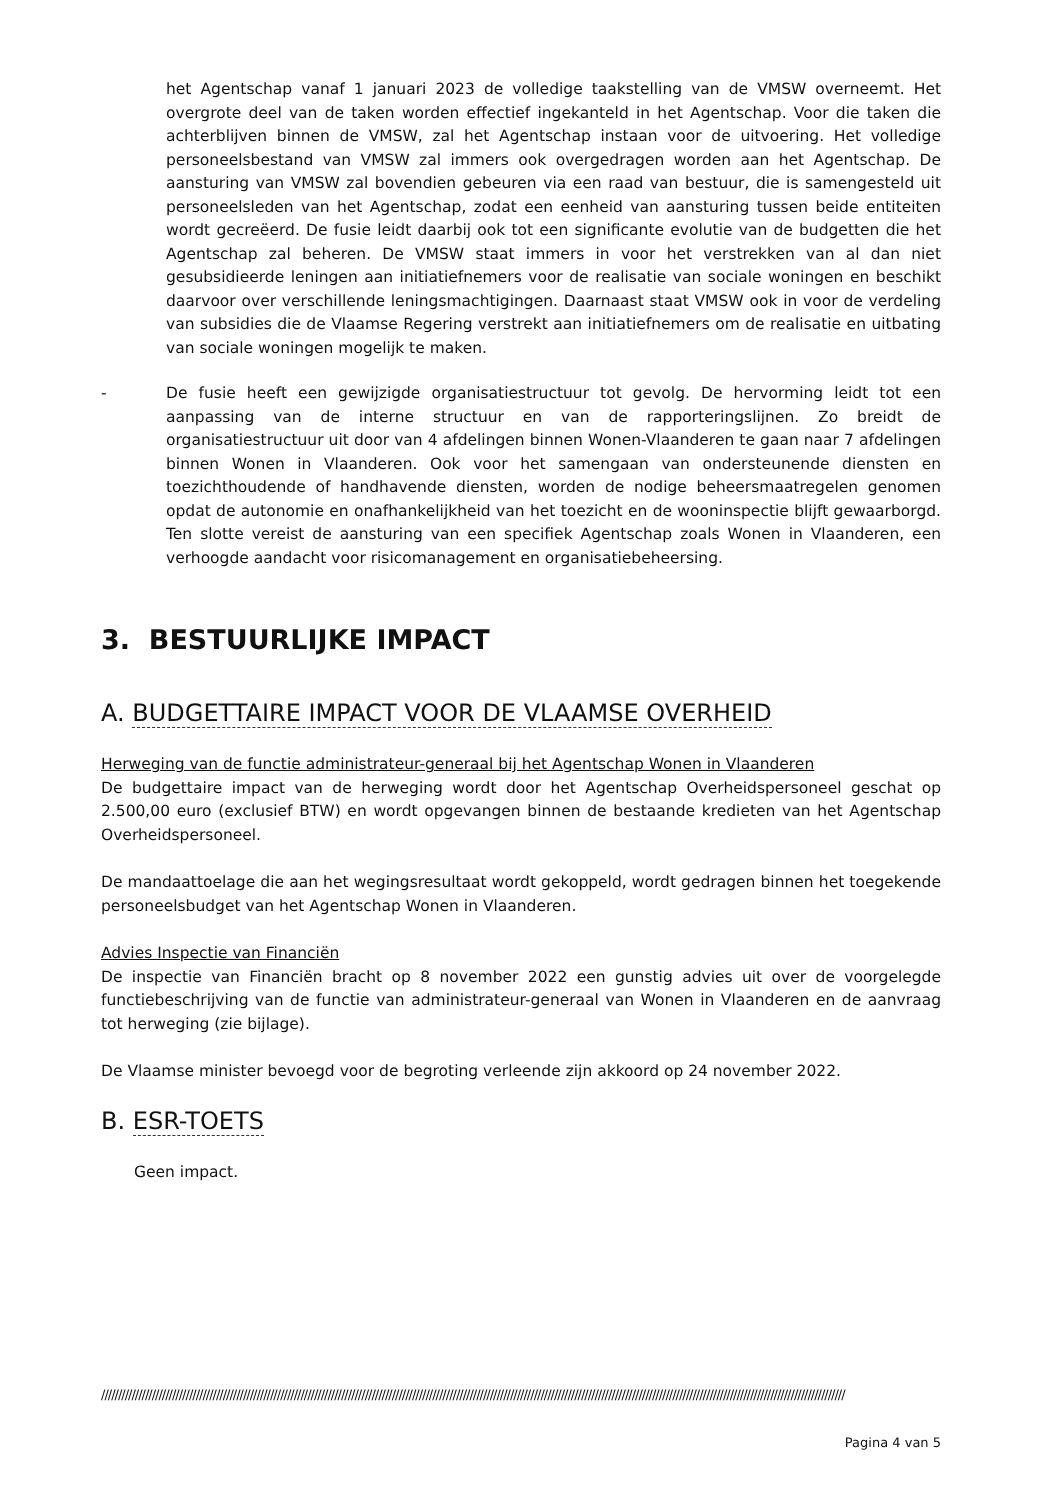het Agentschap vanaf 1 januari 2023 de volledige taakstelling van de VMSW overneemt. Het overgrote deel van de taken worden effectief ingekanteld in het Agentschap. Voor die taken die achterblijven binnen de VMSW, zal het Agentschap instaan voor de uitvoering. Het volledige personeelsbestand van VMSW zal immers ook overgedragen worden aan het Agentschap. De aansturing van VMSW zal bovendien gebeuren via een raad van bestuur, die is samengesteld uit personeelsleden van het Agentschap, zodat een eenheid van aansturing tussen beide entiteiten wordt gecreëerd. De fusie leidt daarbij ook tot een significante evolutie van de budgetten die het Agentschap zal beheren. De VMSW staat immers in voor het verstrekken van al dan niet gesubsidieerde leningen aan initiatiefnemers voor de realisatie van sociale woningen en beschikt daarvoor over verschillende leningsmachtigingen. Daarnaast staat VMSW ook in voor de verdeling van subsidies die de Vlaamse Regering verstrekt aan initiatiefnemers om de realisatie en uitbating van sociale woningen mogelijk te maken.
- De fusie heeft een gewijzigde organisatiestructuur tot gevolg. De hervorming leidt tot een aanpassing van de interne structuur en van de rapporteringslijnen. Zo breidt de organisatiestructuur uit door van 4 afdelingen binnen Wonen-Vlaanderen te gaan naar 7 afdelingen binnen Wonen in Vlaanderen. Ook voor het samengaan van ondersteunende diensten en toezichthoudende of handhavende diensten, worden de nodige beheersmaatregelen genomen opdat de autonomie en onafhankelijkheid van het toezicht en de wooninspectie blijft gewaarborgd. Ten slotte vereist de aansturing van een specifiek Agentschap zoals Wonen in Vlaanderen, een verhoogde aandacht voor risicomanagement en organisatiebeheersing.
3. BESTUURLIJKE IMPACT
A. BUDGETTAIRE IMPACT VOOR DE VLAAMSE OVERHEID
Herweging van de functie administrateur-generaal bij het Agentschap Wonen in Vlaanderen
De budgettaire impact van de herweging wordt door het Agentschap Overheidspersoneel geschat op 2.500,00 euro (exclusief BTW) en wordt opgevangen binnen de bestaande kredieten van het Agentschap Overheidspersoneel.
De mandaattoelage die aan het wegingsresultaat wordt gekoppeld, wordt gedragen binnen het toegekende personeelsbudget van het Agentschap Wonen in Vlaanderen.
Advies Inspectie van Financiën
De inspectie van Financiën bracht op 8 november 2022 een gunstig advies uit over de voorgelegde functiebeschrijving van de functie van administrateur-generaal van Wonen in Vlaanderen en de aanvraag tot herweging (zie bijlage).
De Vlaamse minister bevoegd voor de begroting verleende zijn akkoord op 24 november 2022.
B. ESR-TOETS
Geen impact.
////////////////////////////////////////////////////////////////////////////////////////////////////////////////////////////////////////////////////////////////////////////////////////////////////////////////////////////
Pagina 4 van 5